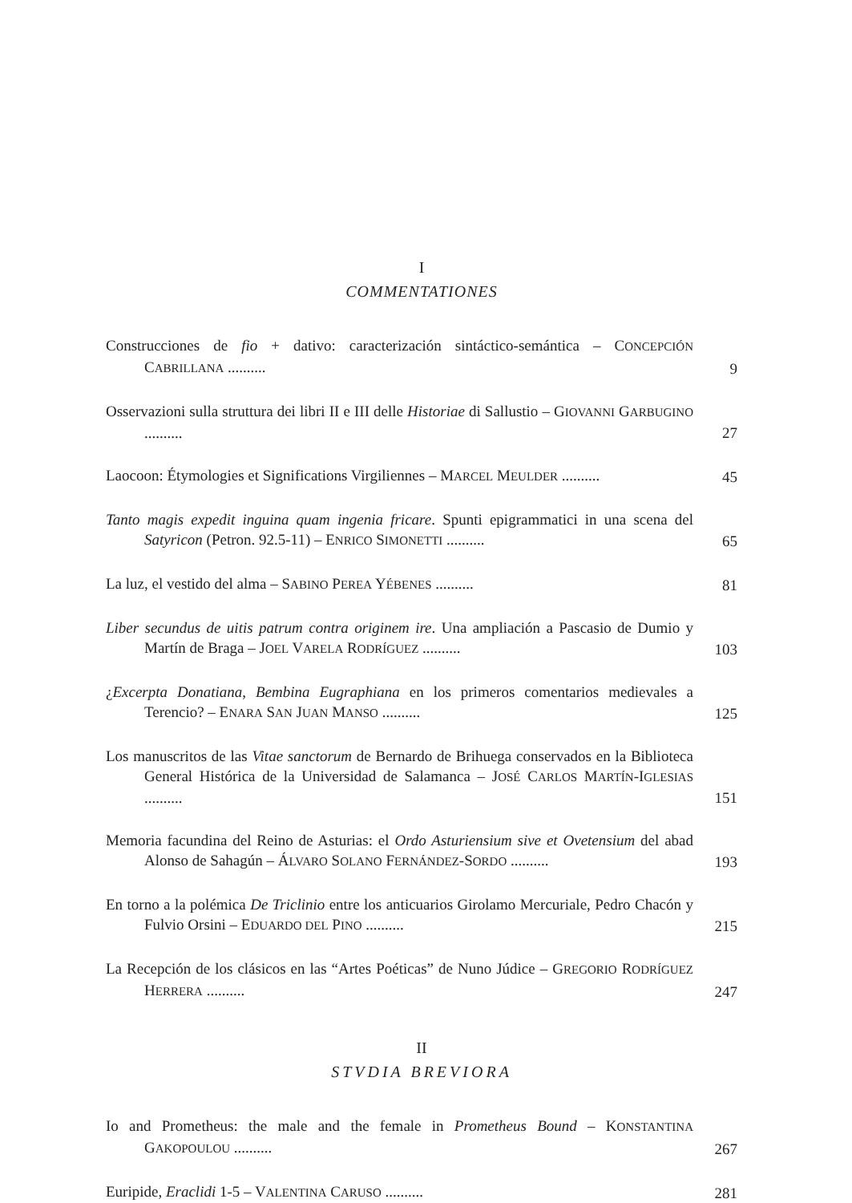I
COMMENTATIONES
Construcciones de fio + dativo: caracterización sintáctico-semántica – CONCEPCIÓN CABRILLANA ..........
9
Osservazioni sulla struttura dei libri II e III delle Historiae di Sallustio – GIOVANNI GARBUGINO ..........
27
Laocoon: Étymologies et Significations Virgiliennes – MARCEL MEULDER ..........
45
Tanto magis expedit inguina quam ingenia fricare. Spunti epigrammatici in una scena del Satyricon (Petron. 92.5-11) – ENRICO SIMONETTI ..........
65
La luz, el vestido del alma – SABINO PEREA YÉBENES ..........
81
Liber secundus de uitis patrum contra originem ire. Una ampliación a Pascasio de Dumio y Martín de Braga – JOEL VARELA RODRÍGUEZ ..........
103
¿Excerpta Donatiana, Bembina Eugraphiana en los primeros comentarios medievales a Terencio? – ENARA SAN JUAN MANSO ..........
125
Los manuscritos de las Vitae sanctorum de Bernardo de Brihuega conservados en la Biblioteca General Histórica de la Universidad de Salamanca – JOSÉ CARLOS MARTÍN-IGLESIAS ..........
151
Memoria facundina del Reino de Asturias: el Ordo Asturiensium sive et Ovetensium del abad Alonso de Sahagún – ÁLVARO SOLANO FERNÁNDEZ-SORDO ..........
193
En torno a la polémica De Triclinio entre los anticuarios Girolamo Mercuriale, Pedro Chacón y Fulvio Orsini – EDUARDO DEL PINO ..........
215
La Recepción de los clásicos en las “Artes Poéticas” de Nuno Júdice – GREGORIO RODRÍGUEZ HERRERA ..........
247
II
STVDIA BREVIORA
Io and Prometheus: the male and the female in Prometheus Bound – KONSTANTINA GAKOPOULOU ..........
267
Euripide, Eraclidi 1-5 – VALENTINA CARUSO ..........
281